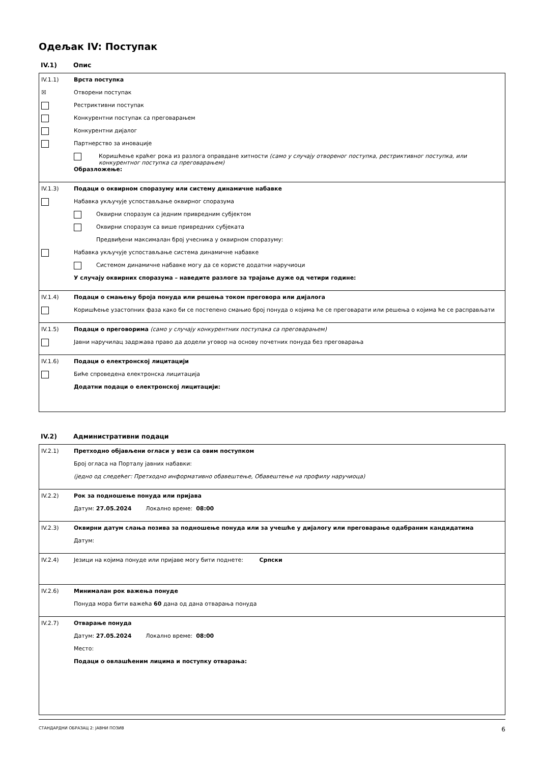Одељак IV: Поступак
IV.1) Опис
IV.1.1) Врста поступка
☒ Отворени поступак
Рестриктивни поступак
Конкурентни поступак са преговарањем
Конкурентни дијалог
Партнерство за иновације
Коришћење краћег рока из разлога оправдане хитности (само у случају отвореног поступка, рестриктивног поступка, или конкурентног поступка са преговарањем)
Образложење:
IV.1.3) Подаци о оквирном споразуму или систему динамичне набавке
Набавка укључује успостављање оквирног споразума
Оквирни споразум са једним привредним субјектом
Оквирни споразум са више привредних субјеката
Предвиђени максималан број учесника у оквирном споразуму:
Набавка укључује успостављање система динамичне набавке
Системом динамичне набавке могу да се користе додатни наручиоци
У случају оквирних споразума – наведите разлоге за трајање дуже од четири године:
IV.1.4) Подаци о смањењу броја понуда или решења током преговора или дијалога
Коришћење узастопних фаза како би се постепено смањио број понуда о којима ће се преговарати или решења о којима ће се расправљати
IV.1.5) Подаци о преговорима (само у случају конкурентних поступака са преговарањем)
Јавни наручилац задржава право да додели уговор на основу почетних понуда без преговарања
IV.1.6) Подаци о електронској лицитацији
Биће спроведена електронска лицитација
Додатни подаци о електронској лицитацији:
IV.2) Административни подаци
IV.2.1) Претходно објављени огласи у вези са овим поступком
Број огласа на Порталу јавних набавки:
(једно од следећег: Претходно информативно обавештење, Обавештење на профилу наручиоца)
IV.2.2) Рок за подношење понуда или пријава
Датум: 27.05.2024 Локално време: 08:00
IV.2.3) Оквирни датум слања позива за подношење понуда или за учешће у дијалогу или преговарање одабраним кандидатима
Датум:
IV.2.4) Језици на којима понуде или пријаве могу бити поднете: Српски
IV.2.6) Минималан рок важења понуде
Понуда мора бити важећа 60 дана од дана отварања понуда
IV.2.7) Отварање понуда
Датум: 27.05.2024 Локално време: 08:00
Место:
Подаци о овлашћеним лицима и поступку отварања:
СТАНДАРДНИ ОБРАЗАЦ 2: ЈАВНИ ПОЗИВ 6